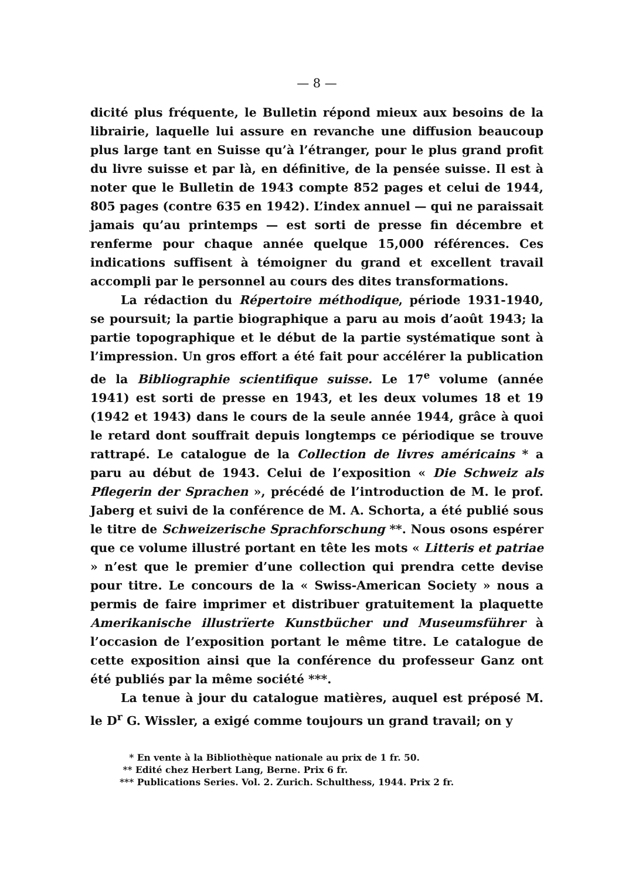— 8 —
dicité plus fréquente, le Bulletin répond mieux aux besoins de la librairie, laquelle lui assure en revanche une diffusion beaucoup plus large tant en Suisse qu’à l’étranger, pour le plus grand profit du livre suisse et par là, en définitive, de la pensée suisse. Il est à noter que le Bulletin de 1943 compte 852 pages et celui de 1944, 805 pages (contre 635 en 1942). L’index annuel — qui ne paraissait jamais qu’au printemps — est sorti de presse fin décembre et renferme pour chaque année quelque 15,000 références. Ces indications suffisent à témoigner du grand et excellent travail accompli par le personnel au cours des dites transformations.
La rédaction du Répertoire méthodique, période 1931-1940, se poursuit; la partie biographique a paru au mois d’août 1943; la partie topographique et le début de la partie systématique sont à l’impression. Un gros effort a été fait pour accélérer la publication de la Bibliographie scientifique suisse. Le 17<sup>e</sup> volume (année 1941) est sorti de presse en 1943, et les deux volumes 18 et 19 (1942 et 1943) dans le cours de la seule année 1944, grâce à quoi le retard dont souffrait depuis longtemps ce périodique se trouve rattrapé. Le catalogue de la Collection de livres américains * a paru au début de 1943. Celui de l’exposition « Die Schweiz als Pflegerin der Sprachen », précédé de l’introduction de M. le prof. Jaberg et suivi de la conférence de M. A. Schorta, a été publié sous le titre de Schweizerische Sprachforschung **. Nous osons espérer que ce volume illustré portant en tête les mots « Litteris et patriae » n’est que le premier d’une collection qui prendra cette devise pour titre. Le concours de la « Swiss-American Society » nous a permis de faire imprimer et distribuer gratuitement la plaquette Amerikanische illustrïerte Kunstbücher und Museumsführer à l’occasion de l’exposition portant le même titre. Le catalogue de cette exposition ainsi que la conférence du professeur Ganz ont été publiés par la même société ***.
La tenue à jour du catalogue matières, auquel est préposé M. le D<sup>r</sup> G. Wissler, a exigé comme toujours un grand travail; on y
* En vente à la Bibliothèque nationale au prix de 1 fr. 50.
** Edité chez Herbert Lang, Berne. Prix 6 fr.
*** Publications Series. Vol. 2. Zurich. Schulthess, 1944. Prix 2 fr.